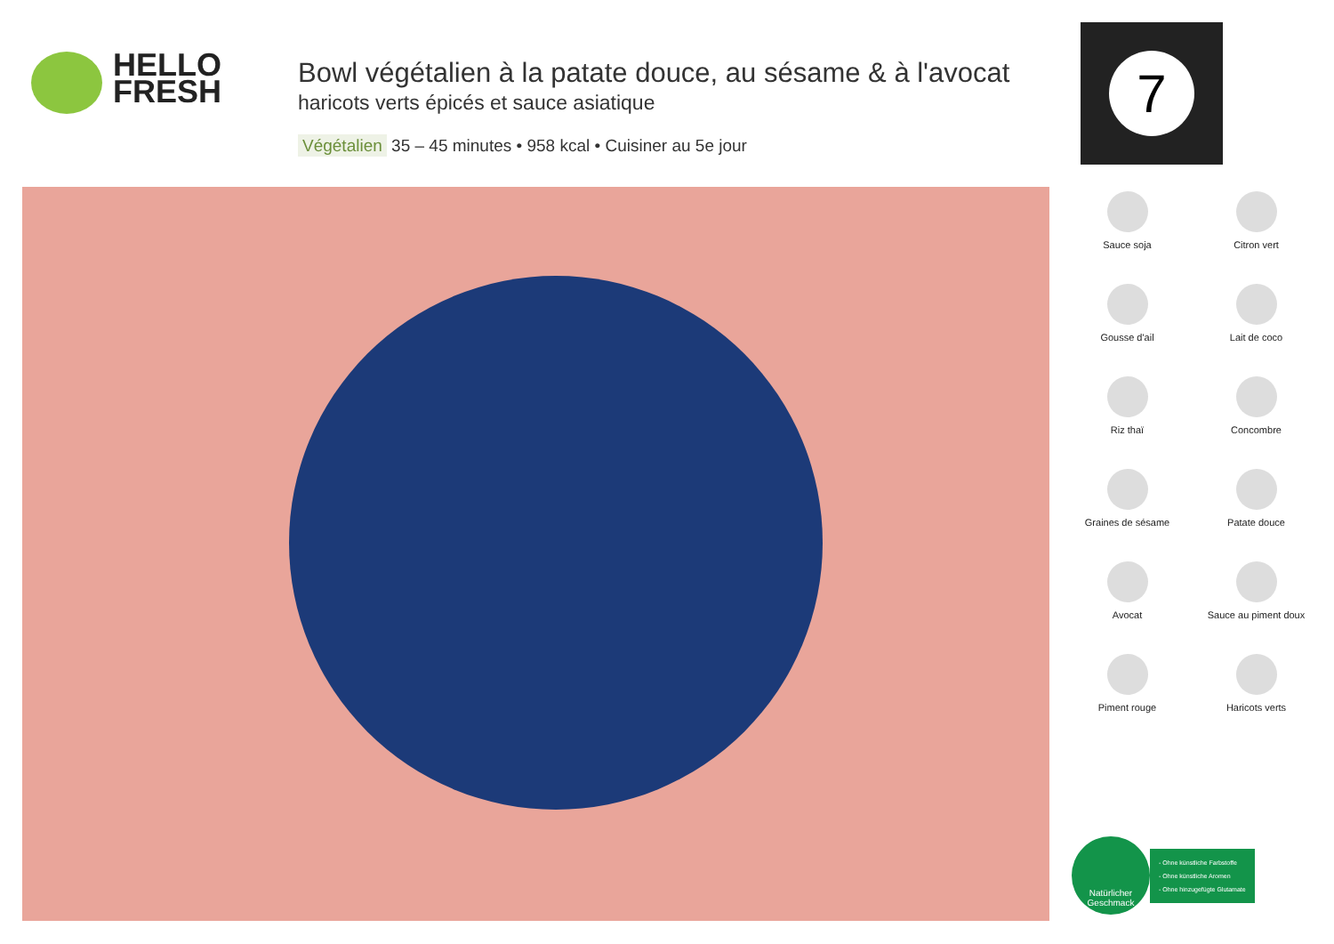HELLO
FRESH
Bowl végétalien à la patate douce, au sésame & à l'avocat
haricots verts épicés et sauce asiatique
Végétalien 35 – 45 minutes • 958 kcal • Cuisiner au 5e jour
7
Sauce soja
Citron vert
Gousse d'ail
Lait de coco
Riz thaï
Concombre
Graines de sésame
Patate douce
Avocat
Sauce au piment doux
Piment rouge
Haricots verts
Natürlicher
Geschmack
- Ohne künstliche Farbstoffe
- Ohne künstliche Aromen
- Ohne hinzugefügte Glutamate